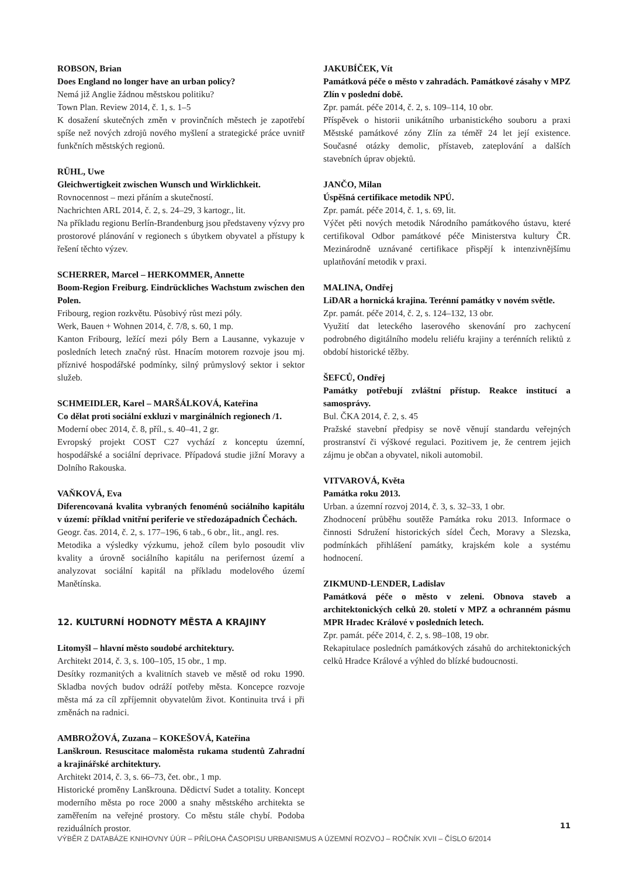ROBSON, Brian
Does England no longer have an urban policy?
Nemá již Anglie žádnou městskou politiku?
Town Plan. Review 2014, č. 1, s. 1–5
K dosažení skutečných změn v provinčních městech je zapotřebí spíše než nových zdrojů nového myšlení a strategické práce uvnitř funkčních městských regionů.
RÜHL, Uwe
Gleichwertigkeit zwischen Wunsch und Wirklichkeit.
Rovnocennost – mezi přáním a skutečností.
Nachrichten ARL 2014, č. 2, s. 24–29, 3 kartogr., lit.
Na příkladu regionu Berlín-Brandenburg jsou představeny výzvy pro prostorové plánování v regionech s úbytkem obyvatel a přístupy k řešení těchto výzev.
SCHERRER, Marcel – HERKOMMER, Annette
Boom-Region Freiburg. Eindrückliches Wachstum zwischen den Polen.
Fribourg, region rozkvětu. Působivý růst mezi póly.
Werk, Bauen + Wohnen 2014, č. 7/8, s. 60, 1 mp.
Kanton Fribourg, ležící mezi póly Bern a Lausanne, vykazuje v posledních letech značný růst. Hnacím motorem rozvoje jsou mj. příznivé hospodářské podmínky, silný průmyslový sektor i sektor služeb.
SCHMEIDLER, Karel – MARŠÁLKOVÁ, Kateřina
Co dělat proti sociální exkluzi v marginálních regionech /1.
Moderní obec 2014, č. 8, příl., s. 40–41, 2 gr.
Evropský projekt COST C27 vychází z konceptu územní, hospodářské a sociální deprivace. Případová studie jižní Moravy a Dolního Rakouska.
VAŇKOVÁ, Eva
Diferencovaná kvalita vybraných fenoménů sociálního kapitálu v území: příklad vnitřní periferie ve středozápadních Čechách.
Geogr. čas. 2014, č. 2, s. 177–196, 6 tab., 6 obr., lit., angl. res.
Metodika a výsledky výzkumu, jehož cílem bylo posoudit vliv kvality a úrovně sociálního kapitálu na perifernost území a analyzovat sociální kapitál na příkladu modelového území Manětínska.
12. KULTURNÍ HODNOTY MĚSTA A KRAJINY
Litomyšl – hlavní město soudobé architektury.
Architekt 2014, č. 3, s. 100–105, 15 obr., 1 mp.
Desítky rozmanitých a kvalitních staveb ve městě od roku 1990. Skladba nových budov odráží potřeby města. Koncepce rozvoje města má za cíl zpříjemnit obyvatelům život. Kontinuita trvá i při změnách na radnici.
AMBROŽOVÁ, Zuzana – KOKEŠOVÁ, Kateřina
Lanškroun. Resuscitace maloměsta rukama studentů Zahradní a krajinářské architektury.
Architekt 2014, č. 3, s. 66–73, čet. obr., 1 mp.
Historické proměny Lanškrouna. Dědictví Sudet a totality. Koncept moderního města po roce 2000 a snahy městského architekta se zaměřením na veřejné prostory. Co městu stále chybí. Podoba reziduálních prostor.
JAKUBÍČEK, Vít
Památková péče o město v zahradách. Památkové zásahy v MPZ Zlín v poslední době.
Zpr. památ. péče 2014, č. 2, s. 109–114, 10 obr.
Příspěvek o historii unikátního urbanistického souboru a praxi Městské památkové zóny Zlín za téměř 24 let její existence. Současné otázky demolic, přístaveb, zateplování a dalších stavebních úprav objektů.
JANČO, Milan
Úspěšná certifikace metodik NPÚ.
Zpr. památ. péče 2014, č. 1, s. 69, lit.
Výčet pěti nových metodik Národního památkového ústavu, které certifikoval Odbor památkové péče Ministerstva kultury ČR. Mezinárodně uznávané certifikace přispějí k intenzivnějšímu uplatňování metodik v praxi.
MALINA, Ondřej
LiDAR a hornická krajina. Terénní památky v novém světle.
Zpr. památ. péče 2014, č. 2, s. 124–132, 13 obr.
Využití dat leteckého laserového skenování pro zachycení podrobného digitálního modelu reliéfu krajiny a terénních reliktů z období historické těžby.
ŠEFCŮ, Ondřej
Památky potřebují zvláštní přístup. Reakce institucí a samosprávy.
Bul. ČKA 2014, č. 2, s. 45
Pražské stavební předpisy se nově věnují standardu veřejných prostranství či výškové regulaci. Pozitivem je, že centrem jejich zájmu je občan a obyvatel, nikoli automobil.
VITVAROVÁ, Květa
Památka roku 2013.
Urban. a územní rozvoj 2014, č. 3, s. 32–33, 1 obr.
Zhodnocení průběhu soutěže Památka roku 2013. Informace o činnosti Sdružení historických sídel Čech, Moravy a Slezska, podmínkách přihlášení památky, krajském kole a systému hodnocení.
ZIKMUND-LENDER, Ladislav
Památková péče o město v zeleni. Obnova staveb a architektonických celků 20. století v MPZ a ochranném pásmu MPR Hradec Králové v posledních letech.
Zpr. památ. péče 2014, č. 2, s. 98–108, 19 obr.
Rekapitulace posledních památkových zásahů do architektonických celků Hradce Králové a výhled do blízké budoucnosti.
11
VÝBĚR Z DATABÁZE KNIHOVNY ÚÚR – PŘÍLOHA ČASOPISU URBANISMUS A ÚZEMNÍ ROZVOJ – ROČNÍK XVII – ČÍSLO 6/2014